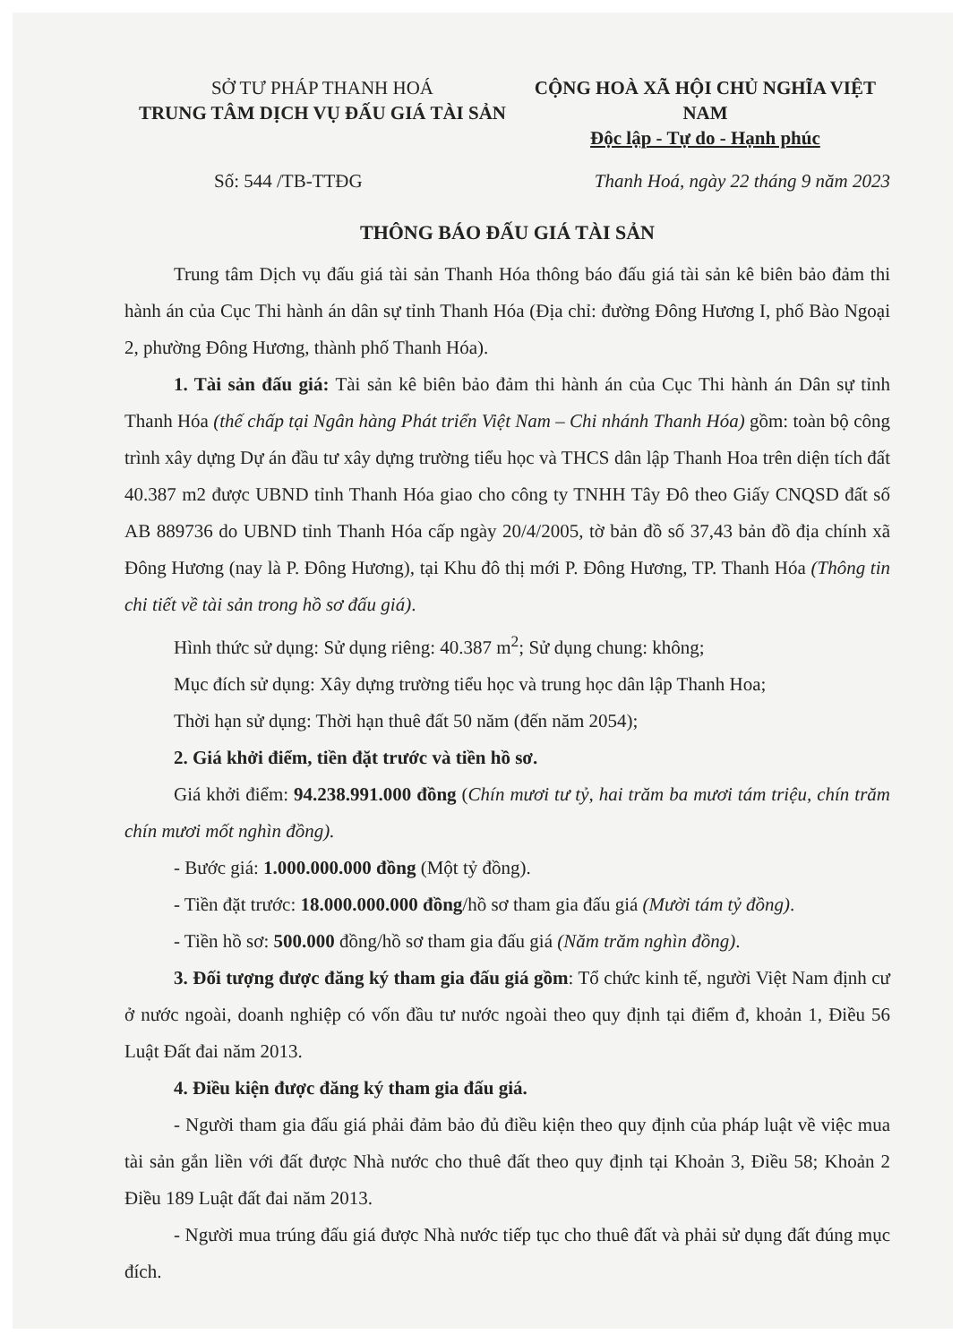SỞ TƯ PHÁP THANH HOÁ
TRUNG TÂM DỊCH VỤ ĐẤU GIÁ TÀI SẢN
CỘNG HOÀ XÃ HỘI CHỦ NGHĨA VIỆT NAM
Độc lập - Tự do - Hạnh phúc
Số: 544 /TB-TTĐG Thanh Hoá, ngày 22 tháng 9 năm 2023
THÔNG BÁO ĐẤU GIÁ TÀI SẢN
Trung tâm Dịch vụ đấu giá tài sản Thanh Hóa thông báo đấu giá tài sản kê biên bảo đảm thi hành án của Cục Thi hành án dân sự tỉnh Thanh Hóa (Địa chỉ: đường Đông Hương I, phố Bào Ngoại 2, phường Đông Hương, thành phố Thanh Hóa).
1. Tài sản đấu giá: Tài sản kê biên bảo đảm thi hành án của Cục Thi hành án Dân sự tỉnh Thanh Hóa (thế chấp tại Ngân hàng Phát triển Việt Nam – Chi nhánh Thanh Hóa) gồm: toàn bộ công trình xây dựng Dự án đầu tư xây dựng trường tiểu học và THCS dân lập Thanh Hoa trên diện tích đất 40.387 m2 được UBND tỉnh Thanh Hóa giao cho công ty TNHH Tây Đô theo Giấy CNQSD đất số AB 889736 do UBND tỉnh Thanh Hóa cấp ngày 20/4/2005, tờ bản đồ số 37,43 bản đồ địa chính xã Đông Hương (nay là P. Đông Hương), tại Khu đô thị mới P. Đông Hương, TP. Thanh Hóa (Thông tin chi tiết về tài sản trong hồ sơ đấu giá).
Hình thức sử dụng: Sử dụng riêng: 40.387 m<sup>2</sup>; Sử dụng chung: không;
Mục đích sử dụng: Xây dựng trường tiểu học và trung học dân lập Thanh Hoa;
Thời hạn sử dụng: Thời hạn thuê đất 50 năm (đến năm 2054);
2. Giá khởi điểm, tiền đặt trước và tiền hồ sơ.
Giá khởi điểm: 94.238.991.000 đồng (Chín mươi tư tỷ, hai trăm ba mươi tám triệu, chín trăm chín mươi mốt nghìn đồng).
- Bước giá: 1.000.000.000 đồng (Một tỷ đồng).
- Tiền đặt trước: 18.000.000.000 đồng/hồ sơ tham gia đấu giá (Mười tám tỷ đồng).
- Tiền hồ sơ: 500.000 đồng/hồ sơ tham gia đấu giá (Năm trăm nghìn đồng).
3. Đối tượng được đăng ký tham gia đấu giá gồm: Tổ chức kinh tế, người Việt Nam định cư ở nước ngoài, doanh nghiệp có vốn đầu tư nước ngoài theo quy định tại điểm đ, khoản 1, Điều 56 Luật Đất đai năm 2013.
4. Điều kiện được đăng ký tham gia đấu giá.
- Người tham gia đấu giá phải đảm bảo đủ điều kiện theo quy định của pháp luật về việc mua tài sản gắn liền với đất được Nhà nước cho thuê đất theo quy định tại Khoản 3, Điều 58; Khoản 2 Điều 189 Luật đất đai năm 2013.
- Người mua trúng đấu giá được Nhà nước tiếp tục cho thuê đất và phải sử dụng đất đúng mục đích.